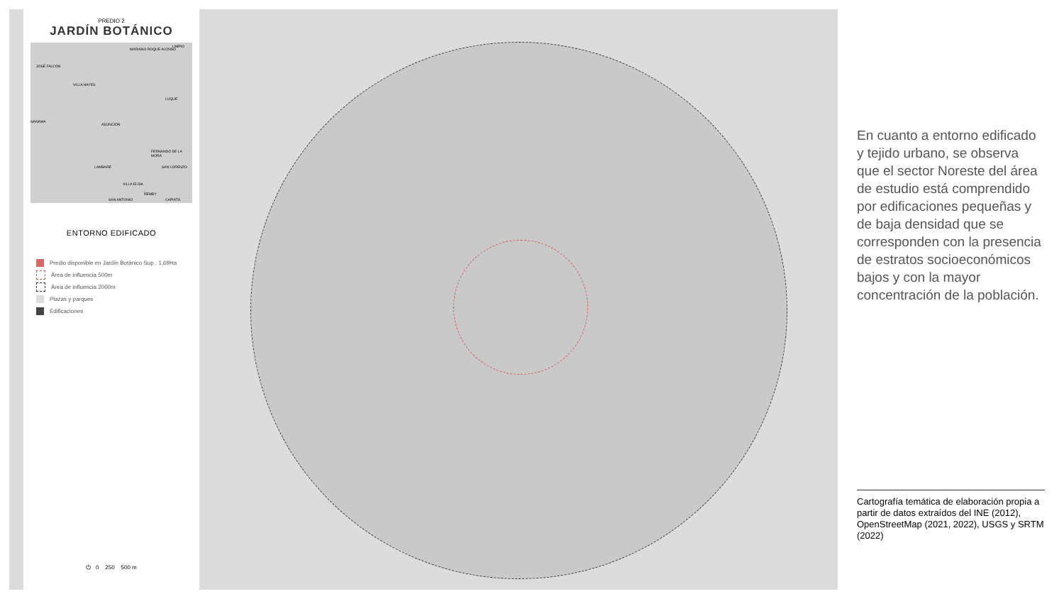PREDIO 2
JARDÍN BOTÁNICO
MARIANO ROQUE ALONSO
LIMPIO
JOSÉ FALCÓN
VILLA HAYES
LUQUE
NANAWA
ASUNCIÓN
FERNANDO DE LA MORA
LAMBARÉ SAN LORENZO
VILLA ELISA
ÑEMBY
SAN ANTONIO CAPIATÁ
ENTORNO EDIFICADO
Predio disponible en Jardín Botánico Sup.: 1,69Ha
Área de influencia 500m
Área de influencia 2000m
Plazas y parques
Edificaciones
⏻ 0 250 500 m
En cuanto a entorno edificado y tejido urbano, se observa que el sector Noreste del área de estudio está comprendido por edificaciones pequeñas y de baja densidad que se corresponden con la presencia de estratos socioeconómicos bajos y con la mayor concentración de la población.
Cartografía temática de elaboración propia a partir de datos extraídos del INE (2012), OpenStreetMap (2021, 2022), USGS y SRTM (2022)